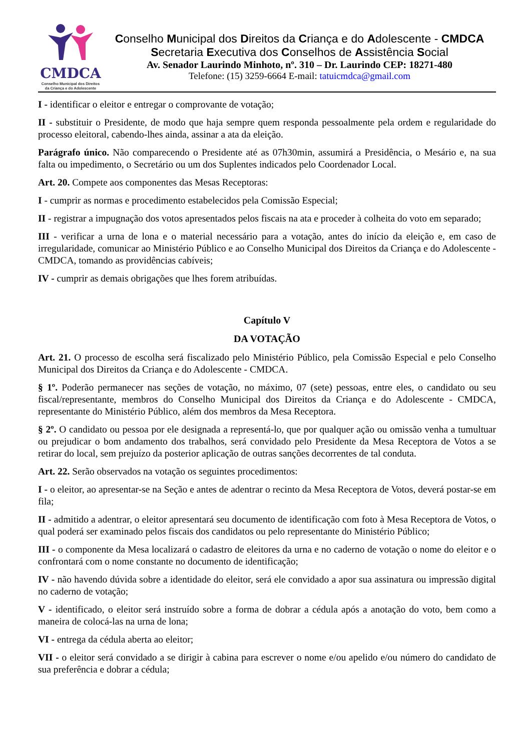CMDCA
Conselho Municipal dos Direitos
da Criança e do Adolescente
Conselho Municipal dos Direitos da Criança e do Adolescente - CMDCA
Secretaria Executiva dos Conselhos de Assistência Social
Av. Senador Laurindo Minhoto, nº. 310 – Dr. Laurindo CEP: 18271-480
Telefone: (15) 3259-6664 E-mail: tatuicmdca@gmail.com
I - identificar o eleitor e entregar o comprovante de votação;
II - substituir o Presidente, de modo que haja sempre quem responda pessoalmente pela ordem e regularidade do processo eleitoral, cabendo-lhes ainda, assinar a ata da eleição.
Parágrafo único. Não comparecendo o Presidente até as 07h30min, assumirá a Presidência, o Mesário e, na sua falta ou impedimento, o Secretário ou um dos Suplentes indicados pelo Coordenador Local.
Art. 20. Compete aos componentes das Mesas Receptoras:
I - cumprir as normas e procedimento estabelecidos pela Comissão Especial;
II - registrar a impugnação dos votos apresentados pelos fiscais na ata e proceder à colheita do voto em separado;
III - verificar a urna de lona e o material necessário para a votação, antes do início da eleição e, em caso de irregularidade, comunicar ao Ministério Público e ao Conselho Municipal dos Direitos da Criança e do Adolescente - CMDCA, tomando as providências cabíveis;
IV - cumprir as demais obrigações que lhes forem atribuídas.
Capítulo V
DA VOTAÇÃO
Art. 21. O processo de escolha será fiscalizado pelo Ministério Público, pela Comissão Especial e pelo Conselho Municipal dos Direitos da Criança e do Adolescente - CMDCA.
§ 1º. Poderão permanecer nas seções de votação, no máximo, 07 (sete) pessoas, entre eles, o candidato ou seu fiscal/representante, membros do Conselho Municipal dos Direitos da Criança e do Adolescente - CMDCA, representante do Ministério Público, além dos membros da Mesa Receptora.
§ 2º. O candidato ou pessoa por ele designada a representá-lo, que por qualquer ação ou omissão venha a tumultuar ou prejudicar o bom andamento dos trabalhos, será convidado pelo Presidente da Mesa Receptora de Votos a se retirar do local, sem prejuízo da posterior aplicação de outras sanções decorrentes de tal conduta.
Art. 22. Serão observados na votação os seguintes procedimentos:
I - o eleitor, ao apresentar-se na Seção e antes de adentrar o recinto da Mesa Receptora de Votos, deverá postar-se em fila;
II - admitido a adentrar, o eleitor apresentará seu documento de identificação com foto à Mesa Receptora de Votos, o qual poderá ser examinado pelos fiscais dos candidatos ou pelo representante do Ministério Público;
III - o componente da Mesa localizará o cadastro de eleitores da urna e no caderno de votação o nome do eleitor e o confrontará com o nome constante no documento de identificação;
IV - não havendo dúvida sobre a identidade do eleitor, será ele convidado a apor sua assinatura ou impressão digital no caderno de votação;
V - identificado, o eleitor será instruído sobre a forma de dobrar a cédula após a anotação do voto, bem como a maneira de colocá-las na urna de lona;
VI - entrega da cédula aberta ao eleitor;
VII - o eleitor será convidado a se dirigir à cabina para escrever o nome e/ou apelido e/ou número do candidato de sua preferência e dobrar a cédula;